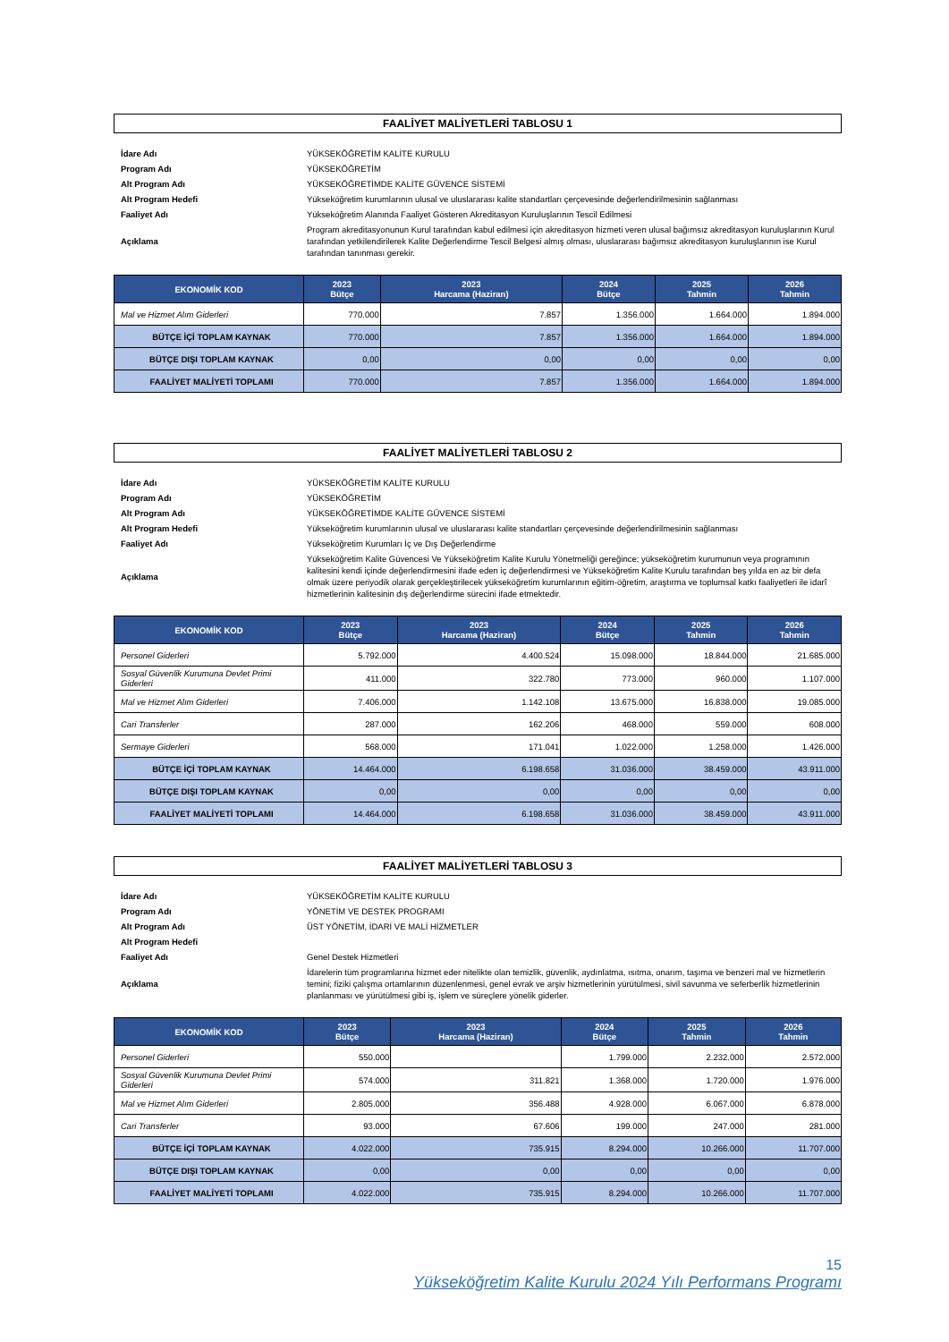FAALİYET MALİYETLERİ TABLOSU 1
| İdare Adı | YÜKSEKÖĞRETİM KALİTE KURULU |
| Program Adı | YÜKSEKÖĞRETİM |
| Alt Program Adı | YÜKSEKÖĞRETİMDE KALİTE GÜVENCE SİSTEMİ |
| Alt Program Hedefi | Yükseköğretim kurumlarının ulusal ve uluslararası kalite standartları çerçevesinde değerlendirilmesinin sağlanması |
| Faaliyet Adı | Yükseköğretim Alanında Faaliyet Gösteren Akreditasyon Kuruluşlarının Tescil Edilmesi |
| Açıklama | Program akreditasyonunun Kurul tarafından kabul edilmesi için akreditasyon hizmeti veren ulusal bağımsız akreditasyon kuruluşlarının Kurul tarafından yetkilendirilerek Kalite Değerlendirme Tescil Belgesi almış olması, uluslararası bağımsız akreditasyon kuruluşlarının ise Kurul tarafından tanınması gerekir. |
| EKONOMİK KOD | 2023 Bütçe | 2023 Harcama (Haziran) | 2024 Bütçe | 2025 Tahmin | 2026 Tahmin |
| --- | --- | --- | --- | --- | --- |
| Mal ve Hizmet Alım Giderleri | 770.000 | 7.857 | 1.356.000 | 1.664.000 | 1.894.000 |
| BÜTÇE İÇİ TOPLAM KAYNAK | 770.000 | 7.857 | 1.356.000 | 1.664.000 | 1.894.000 |
| BÜTÇE DIŞI TOPLAM KAYNAK | 0,00 | 0,00 | 0,00 | 0,00 | 0,00 |
| FAALİYET MALİYETİ TOPLAMI | 770.000 | 7.857 | 1.356.000 | 1.664.000 | 1.894.000 |
FAALİYET MALİYETLERİ TABLOSU 2
| İdare Adı | YÜKSEKÖĞRETİM KALİTE KURULU |
| Program Adı | YÜKSEKÖĞRETİM |
| Alt Program Adı | YÜKSEKÖĞRETİMDE KALİTE GÜVENCE SİSTEMİ |
| Alt Program Hedefi | Yükseköğretim kurumlarının ulusal ve uluslararası kalite standartları çerçevesinde değerlendirilmesinin sağlanması |
| Faaliyet Adı | Yükseköğretim Kurumları İç ve Dış Değerlendirme |
| Açıklama | Yükseköğretim Kalite Güvencesi Ve Yükseköğretim Kalite Kurulu Yönetmeliği gereğince; yükseköğretim kurumunun veya programının kalitesini kendi içinde değerlendirmesini ifade eden iç değerlendirmesi ve Yükseköğretim Kalite Kurulu tarafından beş yılda en az bir defa olmak üzere periyodik olarak gerçekleştirilecek yükseköğretim kurumlarının eğitim-öğretim, araştırma ve toplumsal katkı faaliyetleri ile idarî hizmetlerinin kalitesinin dış değerlendirme sürecini ifade etmektedir. |
| EKONOMİK KOD | 2023 Bütçe | 2023 Harcama (Haziran) | 2024 Bütçe | 2025 Tahmin | 2026 Tahmin |
| --- | --- | --- | --- | --- | --- |
| Personel Giderleri | 5.792.000 | 4.400.524 | 15.098.000 | 18.844.000 | 21.685.000 |
| Sosyal Güvenlik Kurumuna Devlet Primi Giderleri | 411.000 | 322.780 | 773.000 | 960.000 | 1.107.000 |
| Mal ve Hizmet Alım Giderleri | 7.406.000 | 1.142.108 | 13.675.000 | 16.838.000 | 19.085.000 |
| Cari Transferler | 287.000 | 162.206 | 468.000 | 559.000 | 608.000 |
| Sermaye Giderleri | 568.000 | 171.041 | 1.022.000 | 1.258.000 | 1.426.000 |
| BÜTÇE İÇİ TOPLAM KAYNAK | 14.464.000 | 6.198.658 | 31.036.000 | 38.459.000 | 43.911.000 |
| BÜTÇE DIŞI TOPLAM KAYNAK | 0,00 | 0,00 | 0,00 | 0,00 | 0,00 |
| FAALİYET MALİYETİ TOPLAMI | 14.464.000 | 6.198.658 | 31.036.000 | 38.459.000 | 43.911.000 |
FAALİYET MALİYETLERİ TABLOSU 3
| İdare Adı | YÜKSEKÖĞRETİM KALİTE KURULU |
| Program Adı | YÖNETİM VE DESTEK PROGRAMI |
| Alt Program Adı | ÜST YÖNETİM, İDARİ VE MALİ HİZMETLER |
| Alt Program Hedefi | |
| Faaliyet Adı | Genel Destek Hizmetleri |
| Açıklama | İdarelerin tüm programlarına hizmet eder nitelikte olan temizlik, güvenlik, aydınlatma, ısıtma, onarım, taşıma ve benzeri mal ve hizmetlerin temini; fiziki çalışma ortamlarının düzenlenmesi, genel evrak ve arşiv hizmetlerinin yürütülmesi, sivil savunma ve seferberlik hizmetlerinin planlanması ve yürütülmesi gibi iş, işlem ve süreçlere yönelik giderler. |
| EKONOMİK KOD | 2023 Bütçe | 2023 Harcama (Haziran) | 2024 Bütçe | 2025 Tahmin | 2026 Tahmin |
| --- | --- | --- | --- | --- | --- |
| Personel Giderleri | 550.000 | | 1.799.000 | 2.232.000 | 2.572.000 |
| Sosyal Güvenlik Kurumuna Devlet Primi Giderleri | 574.000 | 311.821 | 1.368.000 | 1.720.000 | 1.976.000 |
| Mal ve Hizmet Alım Giderleri | 2.805.000 | 356.488 | 4.928.000 | 6.067.000 | 6.878.000 |
| Cari Transferler | 93.000 | 67.606 | 199.000 | 247.000 | 281.000 |
| BÜTÇE İÇİ TOPLAM KAYNAK | 4.022.000 | 735.915 | 8.294.000 | 10.266.000 | 11.707.000 |
| BÜTÇE DIŞI TOPLAM KAYNAK | 0,00 | 0,00 | 0,00 | 0,00 | 0,00 |
| FAALİYET MALİYETİ TOPLAMI | 4.022.000 | 735.915 | 8.294.000 | 10.266.000 | 11.707.000 |
15
Yükseköğretim Kalite Kurulu 2024 Yılı Performans Programı